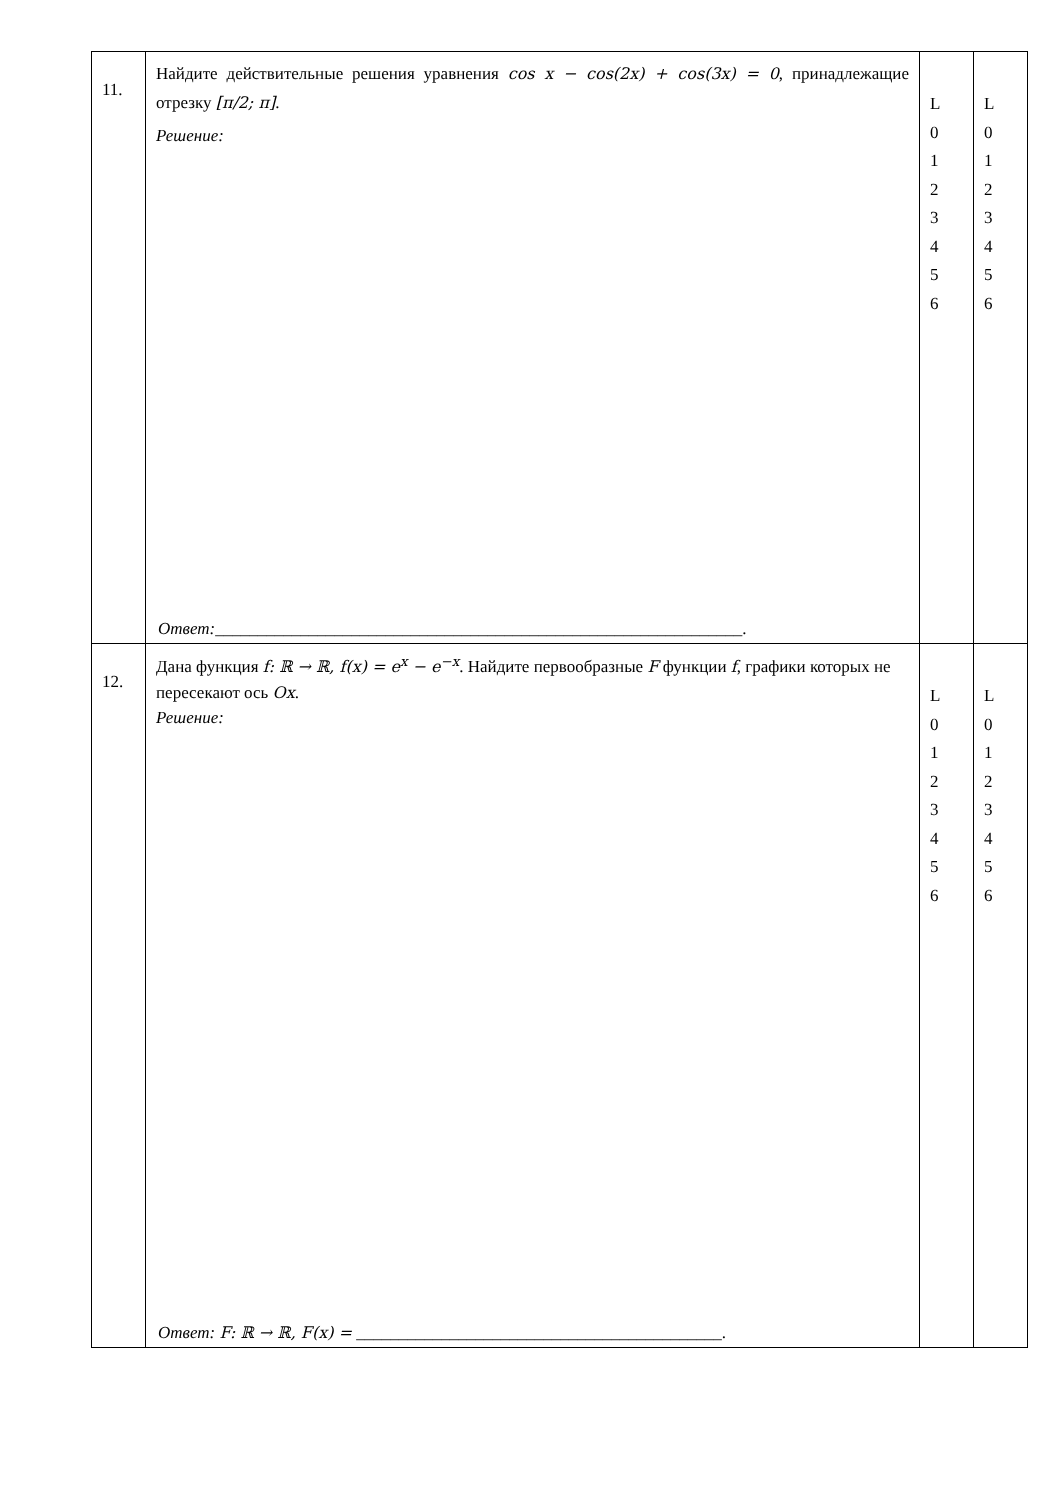| 11. | Найдите действительные решения уравнения cos x − cos(2x) + cos(3x) = 0 , принадлежащие отрезку [π/2; π] . Решение: Ответ: ______________________________________________________________. | L 0 1 2 3 4 5 6 | L 0 1 2 3 4 5 6 |
| 12. | Дана функция f: ℝ → ℝ, f(x) = e<sup>x</sup> − e<sup>−x</sup> . Найдите первообразные F функции f , графики которых не пересекают ось Ox . Решение: Ответ: F: ℝ → ℝ, F(x) = ___________________________________________. | L 0 1 2 3 4 5 6 | L 0 1 2 3 4 5 6 |